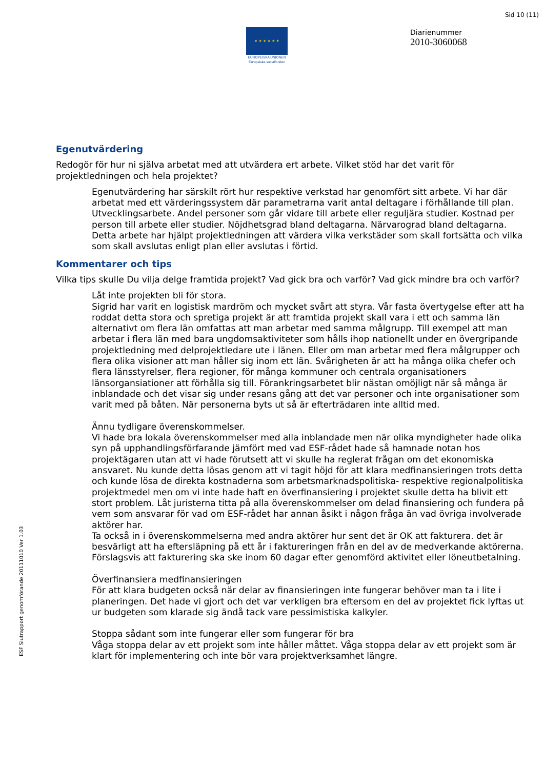Sid 10 (11)
★ ★ ★ ★ ★ ★
EUROPEISKA UNIONEN
Europeiska socialfonden
Diarienummer
2010-3060068
Egenutvärdering
Redogör för hur ni själva arbetat med att utvärdera ert arbete. Vilket stöd har det varit för projektledningen och hela projektet?
Egenutvärdering har särskilt rört hur respektive verkstad har genomfört sitt arbete. Vi har där arbetat med ett värderingssystem där parametrarna varit antal deltagare i förhållande till plan. Utvecklingsarbete. Andel personer som går vidare till arbete eller reguljära studier. Kostnad per person till arbete eller studier. Nöjdhetsgrad bland deltagarna. Närvarograd bland deltagarna.
Detta arbete har hjälpt projektledningen att värdera vilka verkstäder som skall fortsätta och vilka som skall avslutas enligt plan eller avslutas i förtid.
Kommentarer och tips
Vilka tips skulle Du vilja delge framtida projekt? Vad gick bra och varför? Vad gick mindre bra och varför?
Låt inte projekten bli för stora.
Sigrid har varit en logistisk mardröm och mycket svårt att styra. Vår fasta övertygelse efter att ha roddat detta stora och spretiga projekt är att framtida projekt skall vara i ett och samma län alternativt om flera län omfattas att man arbetar med samma målgrupp. Till exempel att man arbetar i flera län med bara ungdomsaktiviteter som hålls ihop nationellt under en övergripande projektledning med delprojektledare ute i länen. Eller om man arbetar med flera målgrupper och flera olika visioner att man håller sig inom ett län. Svårigheten är att ha många olika chefer och flera länsstyrelser, flera regioner, för många kommuner och centrala organisationers länsorgansiationer att förhålla sig till. Förankringsarbetet blir nästan omöjligt när så många är inblandade och det visar sig under resans gång att det var personer och inte organisationer som varit med på båten. När personerna byts ut så är efterträdaren inte alltid med.
Ännu tydligare överenskommelser.
Vi hade bra lokala överenskommelser med alla inblandade men när olika myndigheter hade olika syn på upphandlingsförfarande jämfört med vad ESF-rådet hade så hamnade notan hos projektägaren utan att vi hade förutsett att vi skulle ha reglerat frågan om det ekonomiska ansvaret. Nu kunde detta lösas genom att vi tagit höjd för att klara medfinansieringen trots detta och kunde lösa de direkta kostnaderna som arbetsmarknadspolitiska- respektive regionalpolitiska projektmedel men om vi inte hade haft en överfinansiering i projektet skulle detta ha blivit ett stort problem. Låt juristerna titta på alla överenskommelser om delad finansiering och fundera på vem som ansvarar för vad om ESF-rådet har annan åsikt i någon fråga än vad övriga involverade aktörer har.
Ta också in i överenskommelserna med andra aktörer hur sent det är OK att fakturera. det är besvärligt att ha eftersläpning på ett år i faktureringen från en del av de medverkande aktörerna. Förslagsvis att fakturering ska ske inom 60 dagar efter genomförd aktivitet eller löneutbetalning.
Överfinansiera medfinansieringen
För att klara budgeten också när delar av finansieringen inte fungerar behöver man ta i lite i planeringen. Det hade vi gjort och det var verkligen bra eftersom en del av projektet fick lyftas ut ur budgeten som klarade sig ändå tack vare pessimistiska kalkyler.
Stoppa sådant som inte fungerar eller som fungerar för bra
Våga stoppa delar av ett projekt som inte håller måttet. Våga stoppa delar av ett projekt som är klart för implementering och inte bör vara projektverksamhet längre.
ESF Slutrapport genomförande 20111010 Ver 1.03